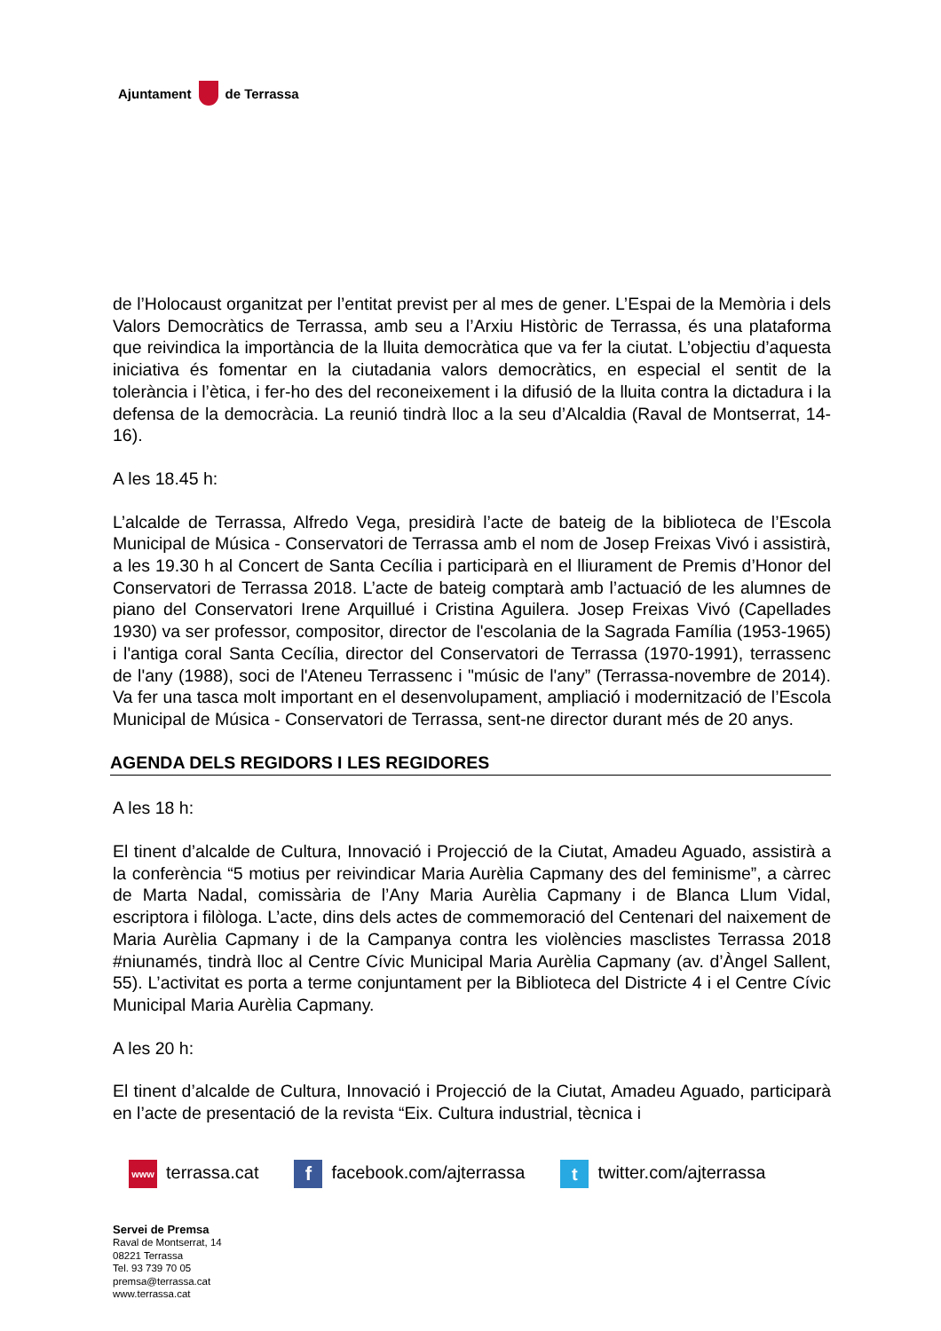Ajuntament de Terrassa
de l’Holocaust organitzat per l’entitat previst per al mes de gener. L’Espai de la Memòria i dels Valors Democràtics de Terrassa, amb seu a l’Arxiu Històric de Terrassa, és una plataforma que reivindica la importància de la lluita democràtica que va fer la ciutat. L’objectiu d’aquesta iniciativa és fomentar en la ciutadania valors democràtics, en especial el sentit de la tolerància i l’ètica, i fer-ho des del reconeixement i la difusió de la lluita contra la dictadura i la defensa de la democràcia. La reunió tindrà lloc a la seu d’Alcaldia (Raval de Montserrat, 14-16).
A les 18.45 h:
L’alcalde de Terrassa, Alfredo Vega, presidirà l’acte de bateig de la biblioteca de l’Escola Municipal de Música - Conservatori de Terrassa amb el nom de Josep Freixas Vivó i assistirà, a les 19.30 h al Concert de Santa Cecília i participarà en el lliurament de Premis d’Honor del Conservatori de Terrassa 2018. L’acte de bateig comptarà amb l’actuació de les alumnes de piano del Conservatori Irene Arquillué i Cristina Aguilera. Josep Freixas Vivó (Capellades 1930) va ser professor, compositor, director de l'escolania de la Sagrada Família (1953-1965) i l'antiga coral Santa Cecília, director del Conservatori de Terrassa (1970-1991), terrassenc de l'any (1988), soci de l'Ateneu Terrassenc i "músic de l'any” (Terrassa-novembre de 2014). Va fer una tasca molt important en el desenvolupament, ampliació i modernització de l’Escola Municipal de Música - Conservatori de Terrassa, sent-ne director durant més de 20 anys.
AGENDA DELS REGIDORS I LES REGIDORES
A les 18 h:
El tinent d’alcalde de Cultura, Innovació i Projecció de la Ciutat, Amadeu Aguado, assistirà a la conferència “5 motius per reivindicar Maria Aurèlia Capmany des del feminisme”, a càrrec de Marta Nadal, comissària de l’Any Maria Aurèlia Capmany i de Blanca Llum Vidal, escriptora i filòloga. L’acte, dins dels actes de commemoració del Centenari del naixement de Maria Aurèlia Capmany i de la Campanya contra les violències masclistes Terrassa 2018 #niunamés, tindrà lloc al Centre Cívic Municipal Maria Aurèlia Capmany (av. d’Àngel Sallent, 55). L’activitat es porta a terme conjuntament per la Biblioteca del Districte 4 i el Centre Cívic Municipal Maria Aurèlia Capmany.
A les 20 h:
El tinent d’alcalde de Cultura, Innovació i Projecció de la Ciutat, Amadeu Aguado, participarà en l’acte de presentació de la revista “Eix. Cultura industrial, tècnica i
www terrassa.cat f facebook.com/ajterrassa t twitter.com/ajterrassa
Servei de Premsa
Raval de Montserrat, 14
08221 Terrassa
Tel. 93 739 70 05
premsa@terrassa.cat
www.terrassa.cat